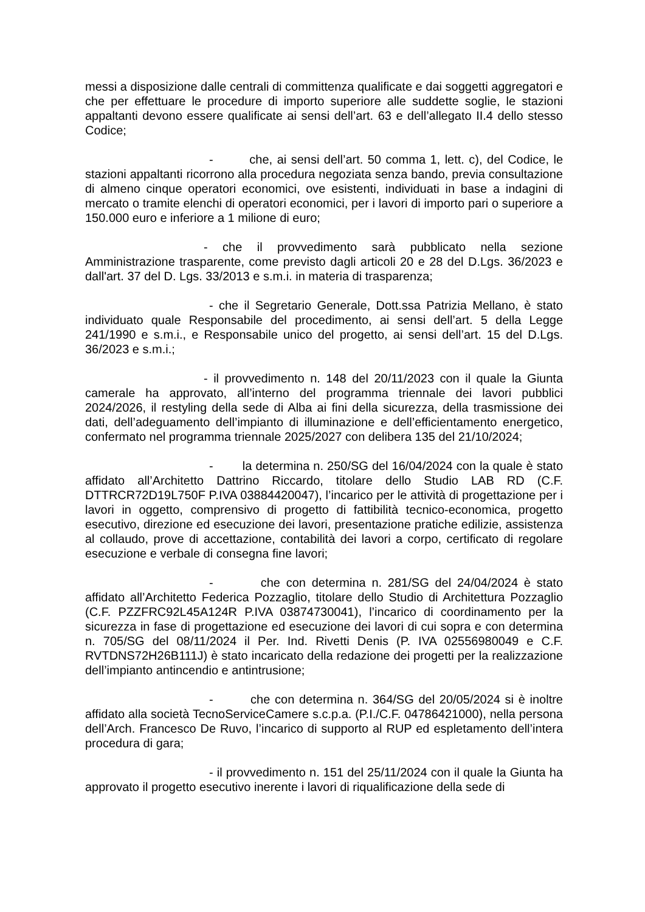messi a disposizione dalle centrali di committenza qualificate e dai soggetti aggregatori e che per effettuare le procedure di importo superiore alle suddette soglie, le stazioni appaltanti devono essere qualificate ai sensi dell’art. 63 e dell’allegato II.4 dello stesso Codice;
- che, ai sensi dell’art. 50 comma 1, lett. c), del Codice, le stazioni appaltanti ricorrono alla procedura negoziata senza bando, previa consultazione di almeno cinque operatori economici, ove esistenti, individuati in base a indagini di mercato o tramite elenchi di operatori economici, per i lavori di importo pari o superiore a 150.000 euro e inferiore a 1 milione di euro;
- che il provvedimento sarà pubblicato nella sezione Amministrazione trasparente, come previsto dagli articoli 20 e 28 del D.Lgs. 36/2023 e dall'art. 37 del D. Lgs. 33/2013 e s.m.i. in materia di trasparenza;
- che il Segretario Generale, Dott.ssa Patrizia Mellano, è stato individuato quale Responsabile del procedimento, ai sensi dell’art. 5 della Legge 241/1990 e s.m.i., e Responsabile unico del progetto, ai sensi dell’art. 15 del D.Lgs. 36/2023 e s.m.i.;
- il provvedimento n. 148 del 20/11/2023 con il quale la Giunta camerale ha approvato, all’interno del programma triennale dei lavori pubblici 2024/2026, il restyling della sede di Alba ai fini della sicurezza, della trasmissione dei dati, dell’adeguamento dell’impianto di illuminazione e dell’efficientamento energetico, confermato nel programma triennale 2025/2027 con delibera 135 del 21/10/2024;
- la determina n. 250/SG del 16/04/2024 con la quale è stato affidato all’Architetto Dattrino Riccardo, titolare dello Studio LAB RD (C.F. DTTRCR72D19L750F P.IVA 03884420047), l’incarico per le attività di progettazione per i lavori in oggetto, comprensivo di progetto di fattibilità tecnico-economica, progetto esecutivo, direzione ed esecuzione dei lavori, presentazione pratiche edilizie, assistenza al collaudo, prove di accettazione, contabilità dei lavori a corpo, certificato di regolare esecuzione e verbale di consegna fine lavori;
- che con determina n. 281/SG del 24/04/2024 è stato affidato all’Architetto Federica Pozzaglio, titolare dello Studio di Architettura Pozzaglio (C.F. PZZFRC92L45A124R P.IVA 03874730041), l’incarico di coordinamento per la sicurezza in fase di progettazione ed esecuzione dei lavori di cui sopra e con determina n. 705/SG del 08/11/2024 il Per. Ind. Rivetti Denis (P. IVA 02556980049 e C.F. RVTDNS72H26B111J) è stato incaricato della redazione dei progetti per la realizzazione dell’impianto antincendio e antintrusione;
- che con determina n. 364/SG del 20/05/2024 si è inoltre affidato alla società TecnoServiceCamere s.c.p.a. (P.I./C.F. 04786421000), nella persona dell’Arch. Francesco De Ruvo, l’incarico di supporto al RUP ed espletamento dell’intera procedura di gara;
- il provvedimento n. 151 del 25/11/2024 con il quale la Giunta ha approvato il progetto esecutivo inerente i lavori di riqualificazione della sede di